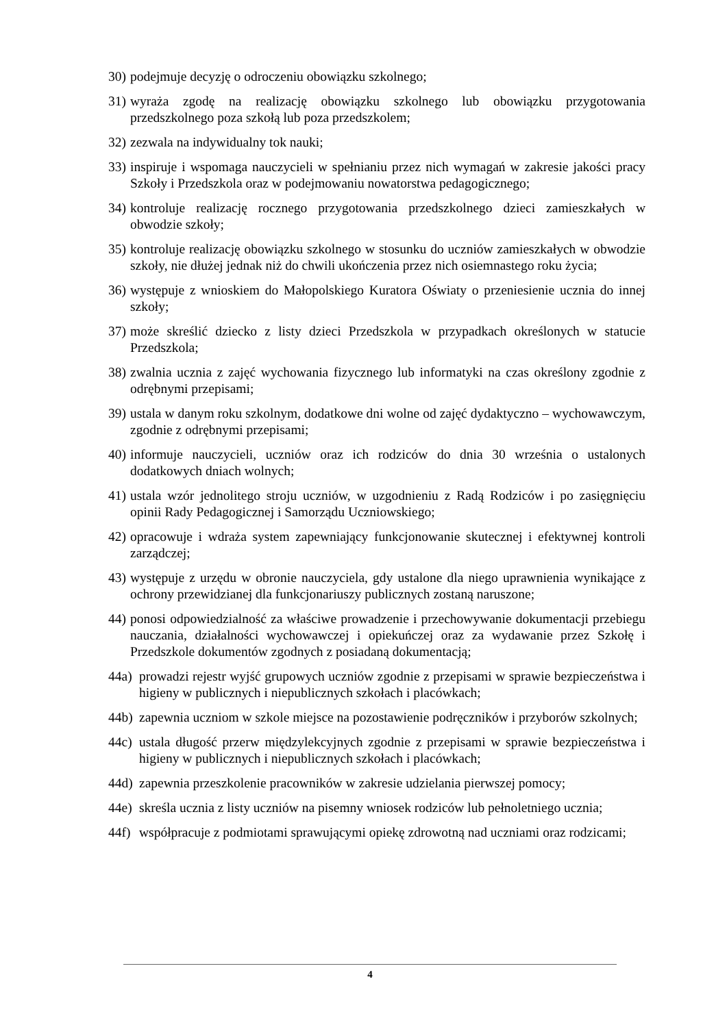30) podejmuje decyzję o odroczeniu obowiązku szkolnego;
31) wyraża zgodę na realizację obowiązku szkolnego lub obowiązku przygotowania przedszkolnego poza szkołą lub poza przedszkolem;
32) zezwala na indywidualny tok nauki;
33) inspiruje i wspomaga nauczycieli w spełnianiu przez nich wymagań w zakresie jakości pracy Szkoły i Przedszkola oraz w podejmowaniu nowatorstwa pedagogicznego;
34) kontroluje realizację rocznego przygotowania przedszkolnego dzieci zamieszkałych w obwodzie szkoły;
35) kontroluje realizację obowiązku szkolnego w stosunku do uczniów zamieszkałych w obwodzie szkoły, nie dłużej jednak niż do chwili ukończenia przez nich osiemnastego roku życia;
36) występuje z wnioskiem do Małopolskiego Kuratora Oświaty o przeniesienie ucznia do innej szkoły;
37) może skreślić dziecko z listy dzieci Przedszkola w przypadkach określonych w statucie Przedszkola;
38) zwalnia ucznia z zajęć wychowania fizycznego lub informatyki na czas określony zgodnie z odrębnymi przepisami;
39) ustala w danym roku szkolnym, dodatkowe dni wolne od zajęć dydaktyczno – wychowawczym, zgodnie z odrębnymi przepisami;
40) informuje nauczycieli, uczniów oraz ich rodziców do dnia 30 września o ustalonych dodatkowych dniach wolnych;
41) ustala wzór jednolitego stroju uczniów, w uzgodnieniu z Radą Rodziców i po zasięgnięciu opinii Rady Pedagogicznej i Samorządu Uczniowskiego;
42) opracowuje i wdraża system zapewniający funkcjonowanie skutecznej i efektywnej kontroli zarządczej;
43) występuje z urzędu w obronie nauczyciela, gdy ustalone dla niego uprawnienia wynikające z ochrony przewidzianej dla funkcjonariuszy publicznych zostaną naruszone;
44) ponosi odpowiedzialność za właściwe prowadzenie i przechowywanie dokumentacji przebiegu nauczania, działalności wychowawczej i opiekuńczej oraz za wydawanie przez Szkołę i Przedszkole dokumentów zgodnych z posiadaną dokumentacją;
44a) prowadzi rejestr wyjść grupowych uczniów zgodnie z przepisami w sprawie bezpieczeństwa i higieny w publicznych i niepublicznych szkołach i placówkach;
44b) zapewnia uczniom w szkole miejsce na pozostawienie podręczników i przyborów szkolnych;
44c) ustala długość przerw międzylekcyjnych zgodnie z przepisami w sprawie bezpieczeństwa i higieny w publicznych i niepublicznych szkołach i placówkach;
44d) zapewnia przeszkolenie pracowników w zakresie udzielania pierwszej pomocy;
44e) skreśla ucznia z listy uczniów na pisemny wniosek rodziców lub pełnoletniego ucznia;
44f) współpracuje z podmiotami sprawującymi opiekę zdrowotną nad uczniami oraz rodzicami;
4